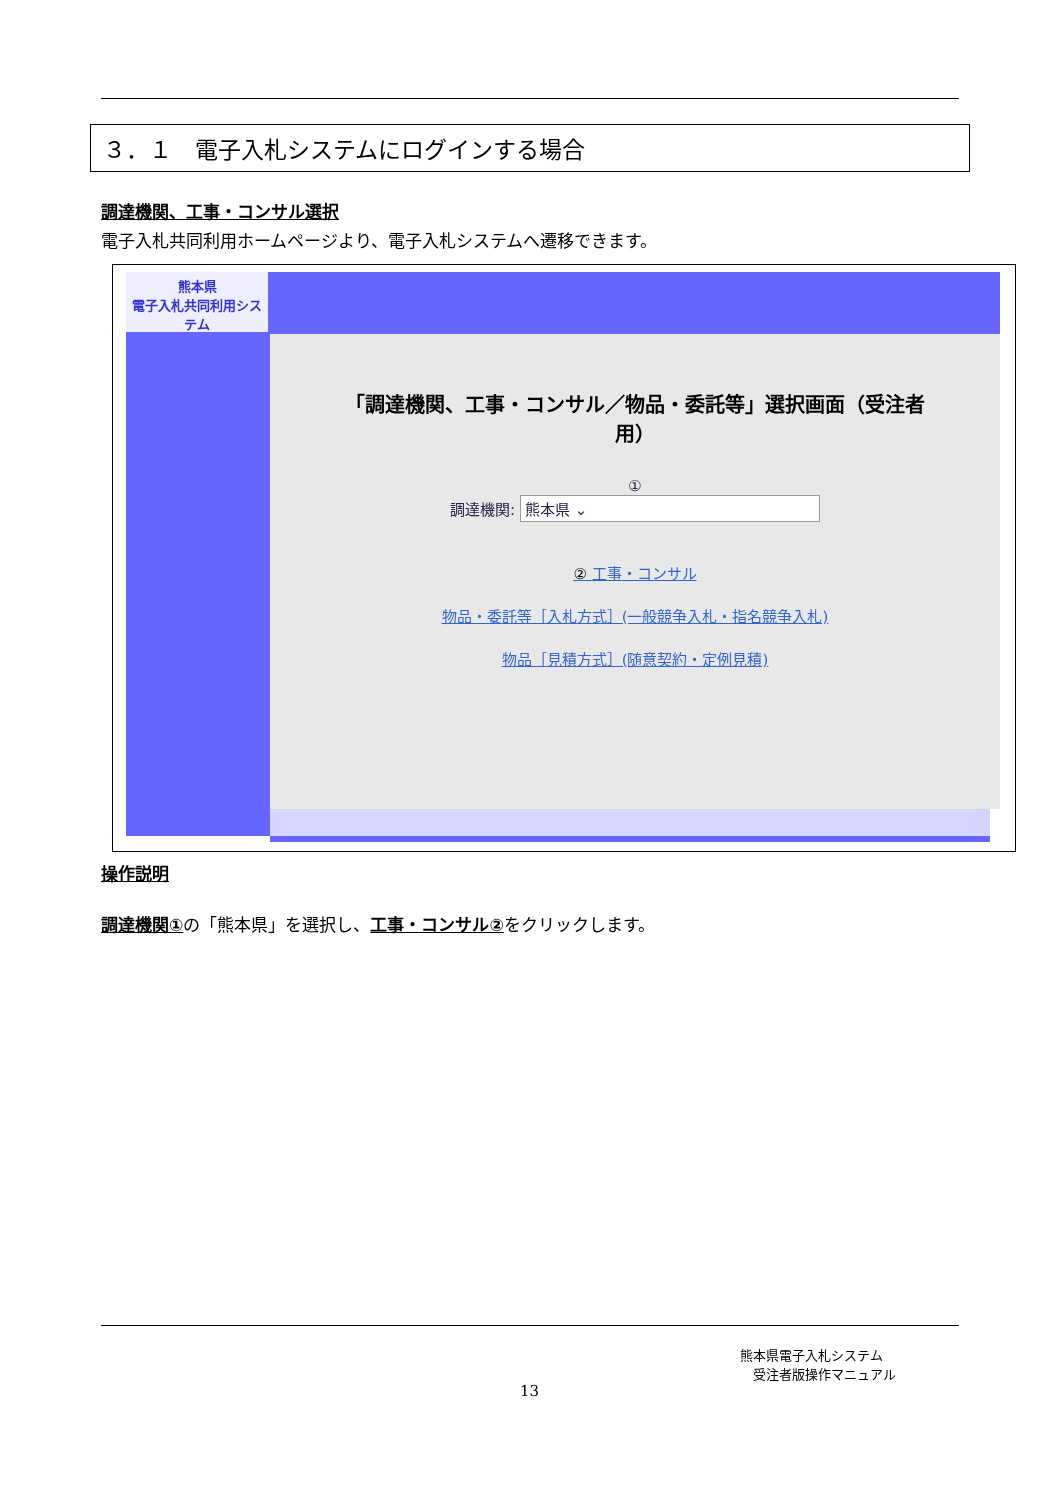３．１　電子入札システムにログインする場合
調達機関、工事・コンサル選択
電子入札共同利用ホームページより、電子入札システムへ遷移できます。
熊本県
電子入札共同利用システム
「調達機関、工事・コンサル／物品・委託等」選択画面（受注者用）
①
調達機関: 熊本県 ⌄
② 工事・コンサル
物品・委託等［入札方式］(一般競争入札・指名競争入札)
物品［見積方式］(随意契約・定例見積)
操作説明
調達機関①の「熊本県」を選択し、工事・コンサル②をクリックします。
熊本県電子入札システム
　受注者版操作マニュアル
13